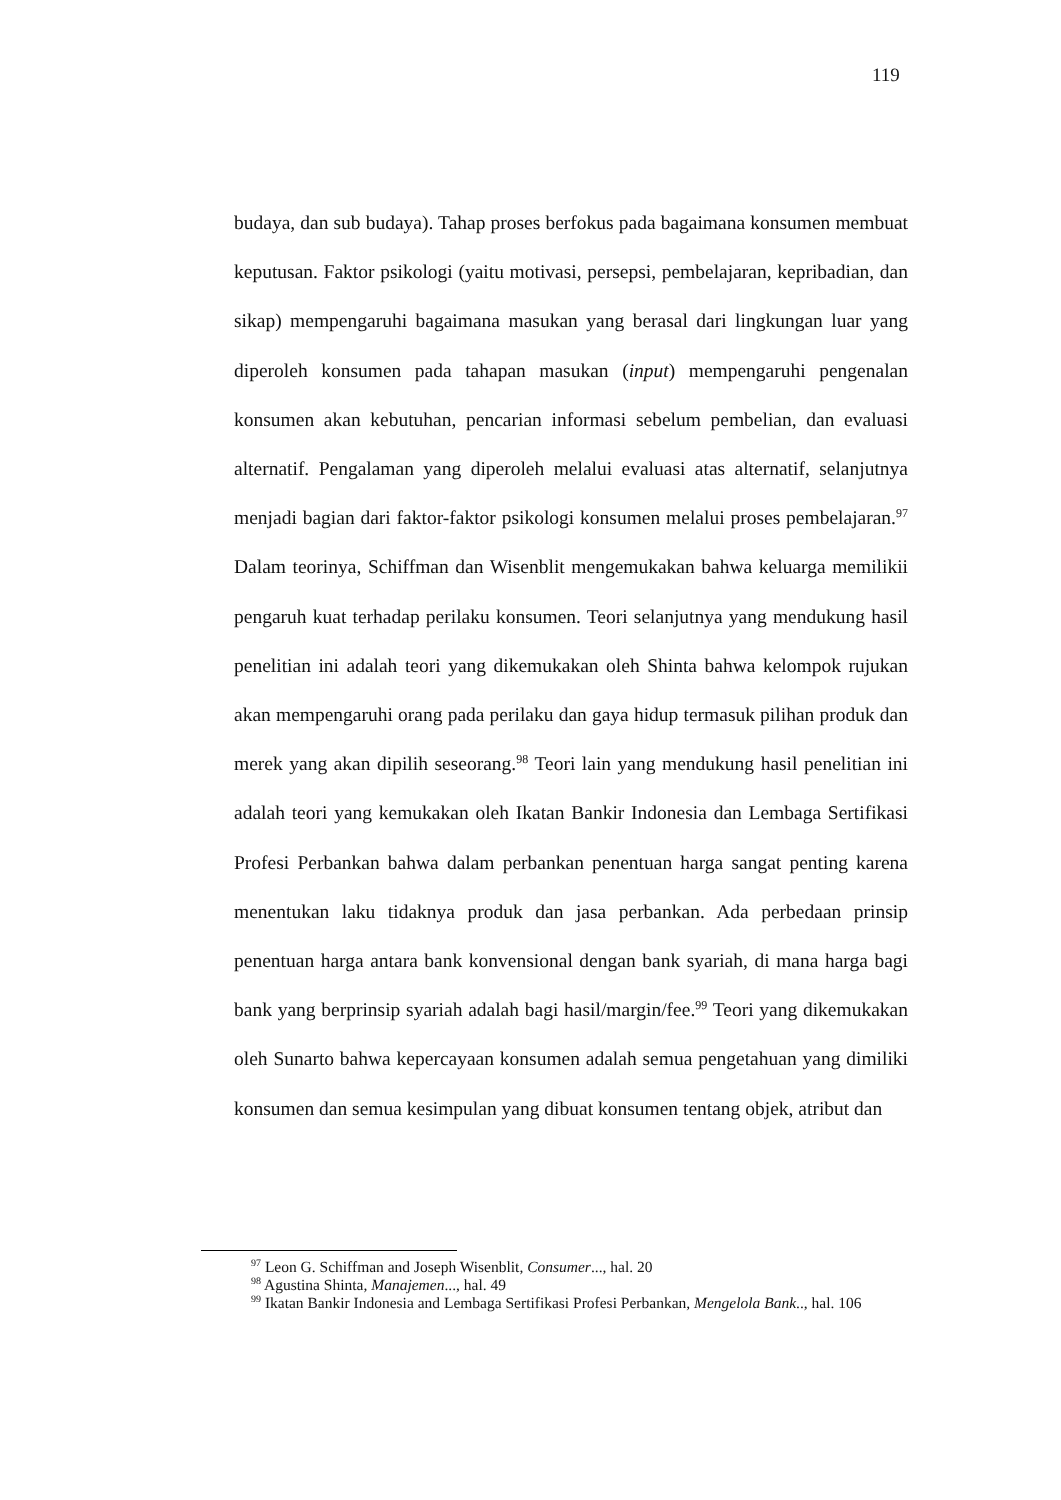119
budaya, dan sub budaya). Tahap proses berfokus pada bagaimana konsumen membuat keputusan. Faktor psikologi (yaitu motivasi, persepsi, pembelajaran, kepribadian, dan sikap) mempengaruhi bagaimana masukan yang berasal dari lingkungan luar yang diperoleh konsumen pada tahapan masukan (input) mempengaruhi pengenalan konsumen akan kebutuhan, pencarian informasi sebelum pembelian, dan evaluasi alternatif. Pengalaman yang diperoleh melalui evaluasi atas alternatif, selanjutnya menjadi bagian dari faktor-faktor psikologi konsumen melalui proses pembelajaran.<sup>97</sup> Dalam teorinya, Schiffman dan Wisenblit mengemukakan bahwa keluarga memilikii pengaruh kuat terhadap perilaku konsumen. Teori selanjutnya yang mendukung hasil penelitian ini adalah teori yang dikemukakan oleh Shinta bahwa kelompok rujukan akan mempengaruhi orang pada perilaku dan gaya hidup termasuk pilihan produk dan merek yang akan dipilih seseorang.<sup>98</sup> Teori lain yang mendukung hasil penelitian ini adalah teori yang kemukakan oleh Ikatan Bankir Indonesia dan Lembaga Sertifikasi Profesi Perbankan bahwa dalam perbankan penentuan harga sangat penting karena menentukan laku tidaknya produk dan jasa perbankan. Ada perbedaan prinsip penentuan harga antara bank konvensional dengan bank syariah, di mana harga bagi bank yang berprinsip syariah adalah bagi hasil/margin/fee.<sup>99</sup> Teori yang dikemukakan oleh Sunarto bahwa kepercayaan konsumen adalah semua pengetahuan yang dimiliki konsumen dan semua kesimpulan yang dibuat konsumen tentang objek, atribut dan
<sup>97</sup> Leon G. Schiffman and Joseph Wisenblit, Consumer..., hal. 20
<sup>98</sup> Agustina Shinta, Manajemen..., hal. 49
<sup>99</sup> Ikatan Bankir Indonesia and Lembaga Sertifikasi Profesi Perbankan, Mengelola Bank.., hal. 106